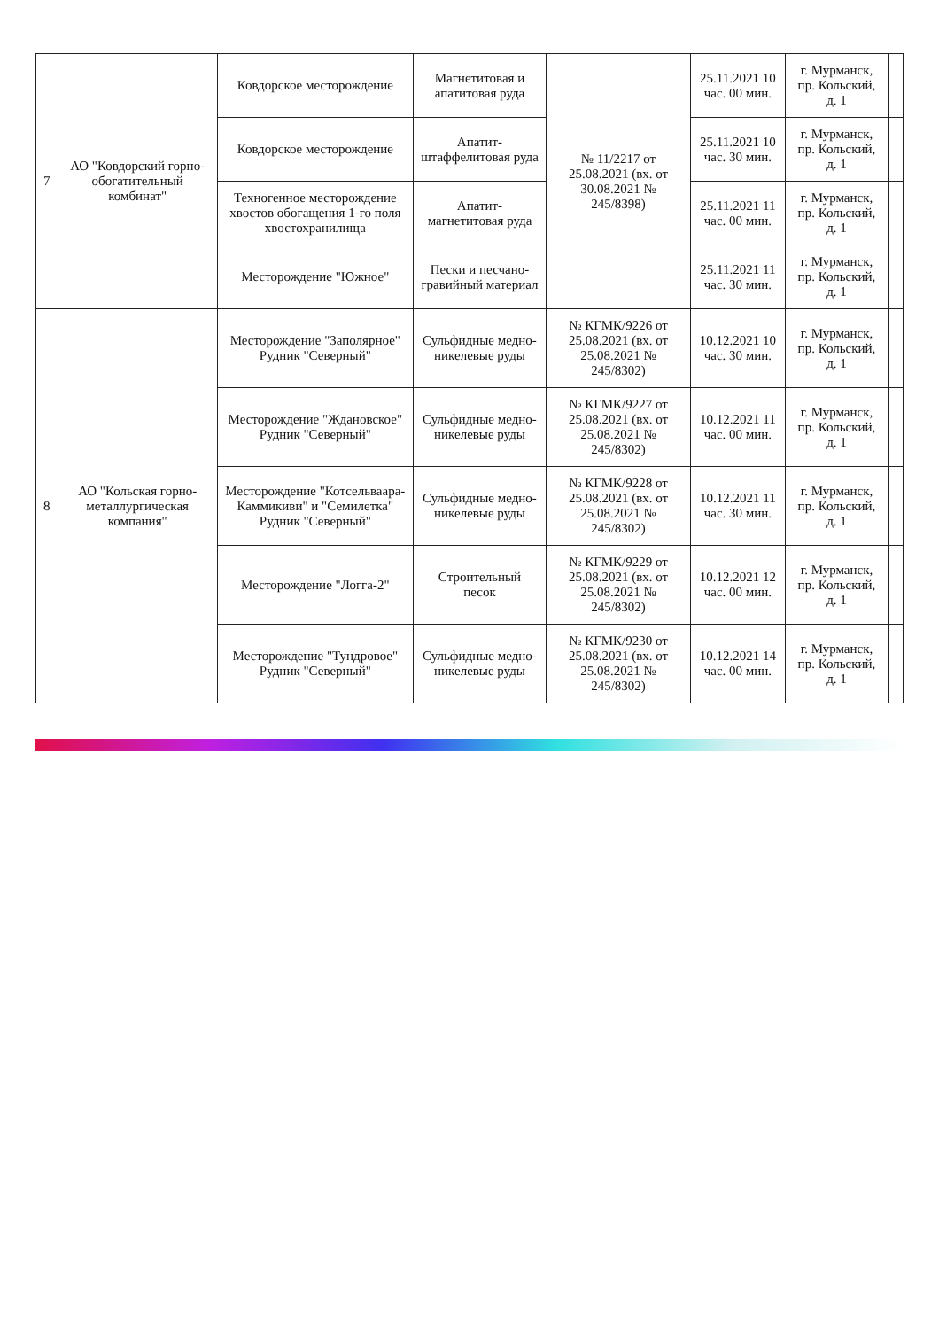| 7 | АО "Ковдорский горно-обогатительный комбинат" | Ковдорское месторождение | Магнетитовая и апатитовая руда | № 11/2217 от 25.08.2021 (вх. от 30.08.2021 № 245/8398) | 25.11.2021 10 час. 00 мин. | г. Мурманск, пр. Кольский, д. 1 | |
| | | Ковдорское месторождение | Апатит-штаффелитовая руда | | 25.11.2021 10 час. 30 мин. | г. Мурманск, пр. Кольский, д. 1 | |
| | | Техногенное месторождение хвостов обогащения 1-го поля хвостохранилища | Апатит-магнетитовая руда | | 25.11.2021 11 час. 00 мин. | г. Мурманск, пр. Кольский, д. 1 | |
| | | Месторождение "Южное" | Пески и песчано-гравийный материал | | 25.11.2021 11 час. 30 мин. | г. Мурманск, пр. Кольский, д. 1 | |
| 8 | АО "Кольская горно-металлургическая компания" | Месторождение "Заполярное" Рудник "Северный" | Сульфидные медно-никелевые руды | № КГМК/9226 от 25.08.2021 (вх. от 25.08.2021 № 245/8302) | 10.12.2021 10 час. 30 мин. | г. Мурманск, пр. Кольский, д. 1 | |
| | | Месторождение "Ждановское" Рудник "Северный" | Сульфидные медно-никелевые руды | № КГМК/9227 от 25.08.2021 (вх. от 25.08.2021 № 245/8302) | 10.12.2021 11 час. 00 мин. | г. Мурманск, пр. Кольский, д. 1 | |
| | | Месторождение "Котсельваара-Каммикиви" и "Семилетка" Рудник "Северный" | Сульфидные медно-никелевые руды | № КГМК/9228 от 25.08.2021 (вх. от 25.08.2021 № 245/8302) | 10.12.2021 11 час. 30 мин. | г. Мурманск, пр. Кольский, д. 1 | |
| | | Месторождение "Логга-2" | Строительный песок | № КГМК/9229 от 25.08.2021 (вх. от 25.08.2021 № 245/8302) | 10.12.2021 12 час. 00 мин. | г. Мурманск, пр. Кольский, д. 1 | |
| | | Месторождение "Тундровое" Рудник "Северный" | Сульфидные медно-никелевые руды | № КГМК/9230 от 25.08.2021 (вх. от 25.08.2021 № 245/8302) | 10.12.2021 14 час. 00 мин. | г. Мурманск, пр. Кольский, д. 1 | |